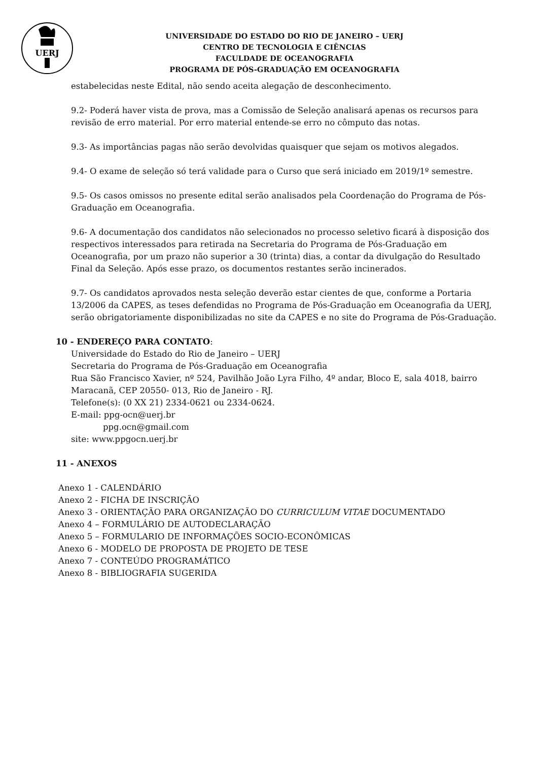UERJ
UNIVERSIDADE DO ESTADO DO RIO DE JANEIRO – UERJ
CENTRO DE TECNOLOGIA E CIÊNCIAS
FACULDADE DE OCEANOGRAFIA
PROGRAMA DE PÓS-GRADUAÇÃO EM OCEANOGRAFIA
estabelecidas neste Edital, não sendo aceita alegação de desconhecimento.
9.2- Poderá haver vista de prova, mas a Comissão de Seleção analisará apenas os recursos para revisão de erro material. Por erro material entende-se erro no cômputo das notas.
9.3- As importâncias pagas não serão devolvidas quaisquer que sejam os motivos alegados.
9.4- O exame de seleção só terá validade para o Curso que será iniciado em 2019/1º semestre.
9.5- Os casos omissos no presente edital serão analisados pela Coordenação do Programa de Pós-Graduação em Oceanografia.
9.6- A documentação dos candidatos não selecionados no processo seletivo ficará à disposição dos respectivos interessados para retirada na Secretaria do Programa de Pós-Graduação em Oceanografia, por um prazo não superior a 30 (trinta) dias, a contar da divulgação do Resultado Final da Seleção. Após esse prazo, os documentos restantes serão incinerados.
9.7- Os candidatos aprovados nesta seleção deverão estar cientes de que, conforme a Portaria 13/2006 da CAPES, as teses defendidas no Programa de Pós-Graduação em Oceanografia da UERJ, serão obrigatoriamente disponibilizadas no site da CAPES e no site do Programa de Pós-Graduação.
10 - ENDEREÇO PARA CONTATO:
Universidade do Estado do Rio de Janeiro – UERJ
Secretaria do Programa de Pós-Graduação em Oceanografia
Rua São Francisco Xavier, nº 524, Pavilhão João Lyra Filho, 4º andar, Bloco E, sala 4018, bairro Maracanã, CEP 20550- 013, Rio de Janeiro - RJ.
Telefone(s): (0 XX 21) 2334-0621 ou 2334-0624.
E-mail: ppg-ocn@uerj.br
ppg.ocn@gmail.com
site: www.ppgocn.uerj.br
11 - ANEXOS
Anexo 1 - CALENDÁRIO
Anexo 2 - FICHA DE INSCRIÇÃO
Anexo 3 - ORIENTAÇÃO PARA ORGANIZAÇÃO DO CURRICULUM VITAE DOCUMENTADO
Anexo 4 – FORMULÁRIO DE AUTODECLARAÇÃO
Anexo 5 – FORMULARIO DE INFORMAÇÕES SOCIO-ECONÔMICAS
Anexo 6 - MODELO DE PROPOSTA DE PROJETO DE TESE
Anexo 7 - CONTEÚDO PROGRAMÁTICO
Anexo 8 - BIBLIOGRAFIA SUGERIDA